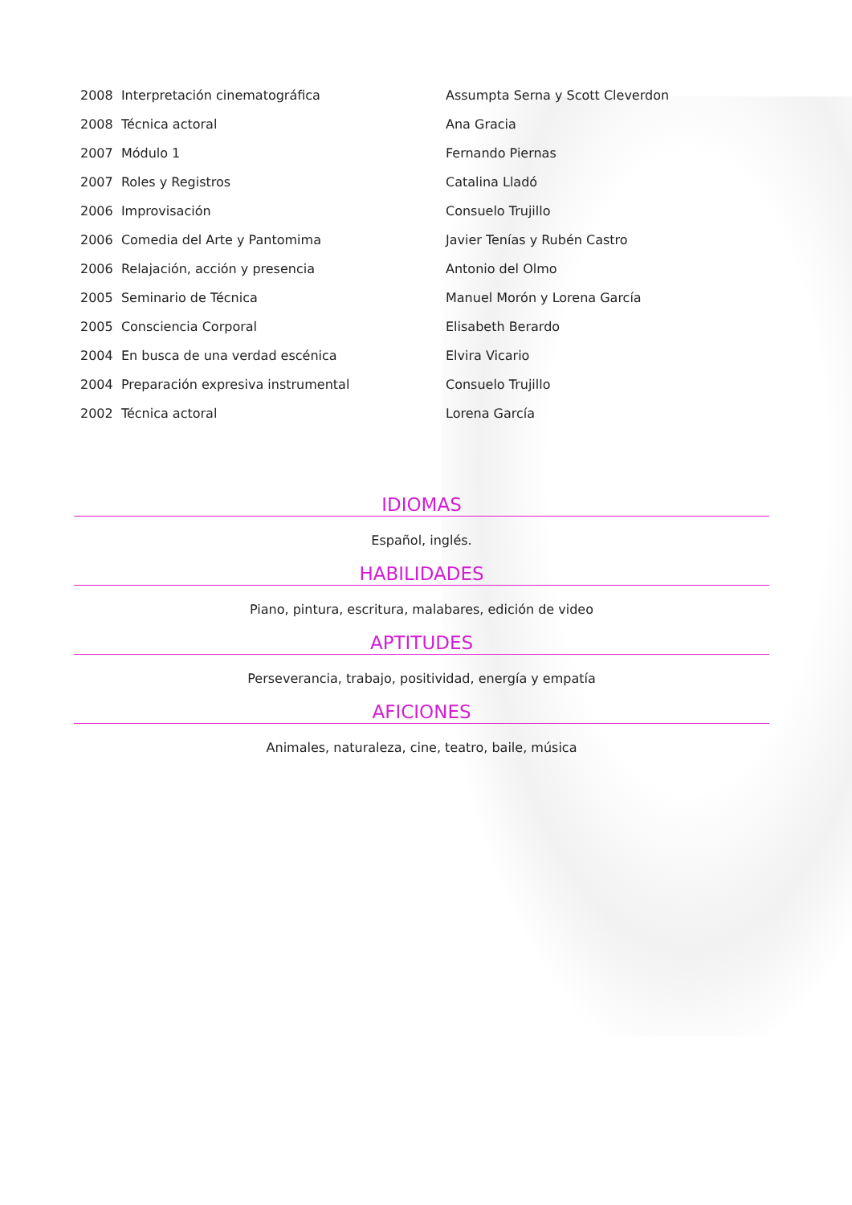| 2008 Interpretación cinematográfica | Assumpta Serna y Scott Cleverdon |
| 2008 Técnica actoral | Ana Gracia |
| 2007 Módulo 1 | Fernando Piernas |
| 2007 Roles y Registros | Catalina Lladó |
| 2006 Improvisación | Consuelo Trujillo |
| 2006 Comedia del Arte y Pantomima | Javier Tenías y Rubén Castro |
| 2006 Relajación, acción y presencia | Antonio del Olmo |
| 2005 Seminario de Técnica | Manuel Morón y Lorena García |
| 2005 Consciencia Corporal | Elisabeth Berardo |
| 2004 En busca de una verdad escénica | Elvira Vicario |
| 2004 Preparación expresiva instrumental | Consuelo Trujillo |
| 2002 Técnica actoral | Lorena García |
IDIOMAS
Español, inglés.
HABILIDADES
Piano, pintura, escritura, malabares, edición de video
APTITUDES
Perseverancia, trabajo, positividad, energía y empatía
AFICIONES
Animales, naturaleza, cine, teatro, baile, música